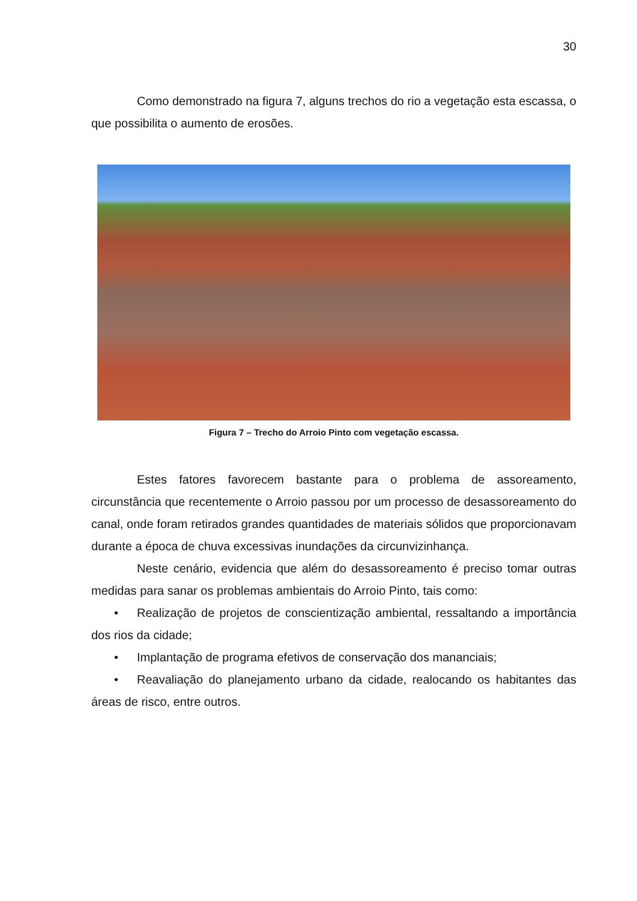30
Como demonstrado na figura 7, alguns trechos do rio a vegetação esta escassa, o que possibilita o aumento de erosões.
Figura 7 – Trecho do Arroio Pinto com vegetação escassa.
Estes fatores favorecem bastante para o problema de assoreamento, circunstância que recentemente o Arroio passou por um processo de desassoreamento do canal, onde foram retirados grandes quantidades de materiais sólidos que proporcionavam durante a época de chuva excessivas inundações da circunvizinhança.
Neste cenário, evidencia que além do desassoreamento é preciso tomar outras medidas para sanar os problemas ambientais do Arroio Pinto, tais como:
• Realização de projetos de conscientização ambiental, ressaltando a importância dos rios da cidade;
• Implantação de programa efetivos de conservação dos mananciais;
• Reavaliação do planejamento urbano da cidade, realocando os habitantes das áreas de risco, entre outros.